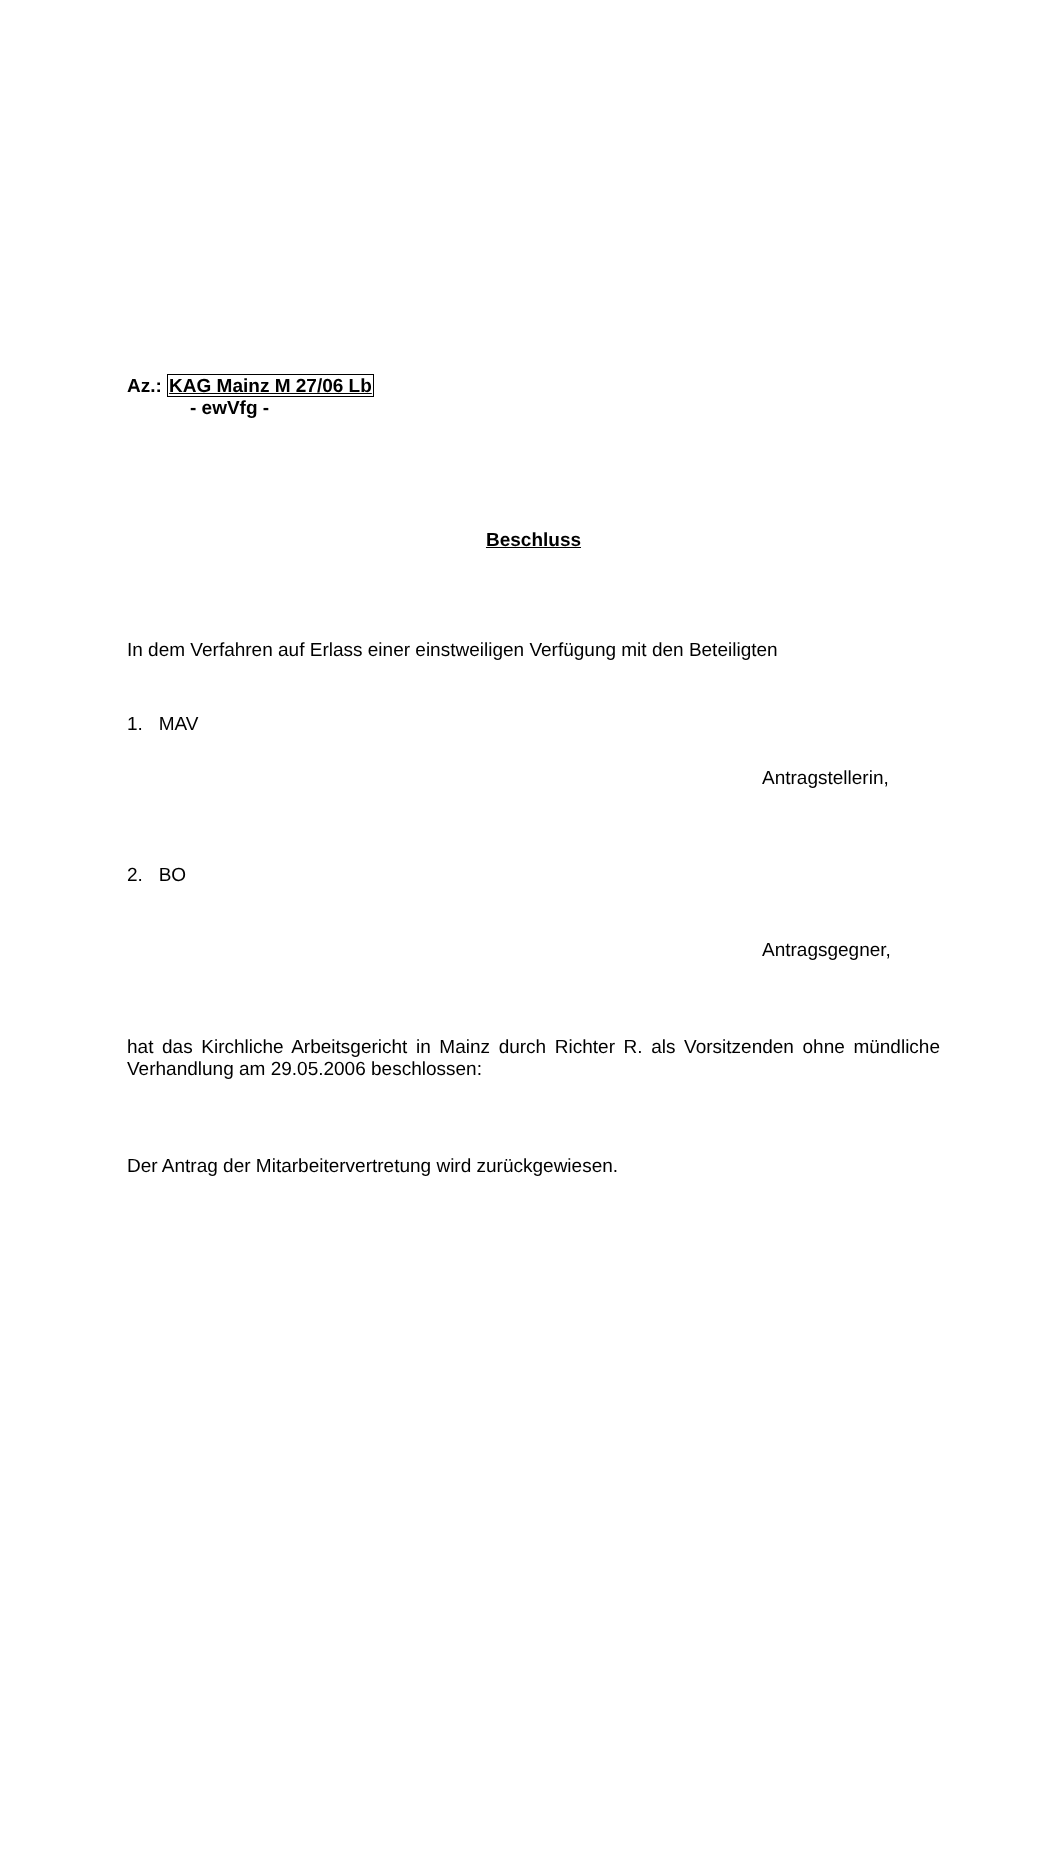Az.: KAG Mainz M 27/06 Lb
- ewVfg -
Beschluss
In dem Verfahren auf Erlass einer einstweiligen Verfügung mit den Beteiligten
1. MAV
Antragstellerin,
2. BO
Antragsgegner,
hat das Kirchliche Arbeitsgericht in Mainz durch Richter R. als Vorsitzenden ohne mündliche Verhandlung am 29.05.2006 beschlossen:
Der Antrag der Mitarbeitervertretung wird zurückgewiesen.